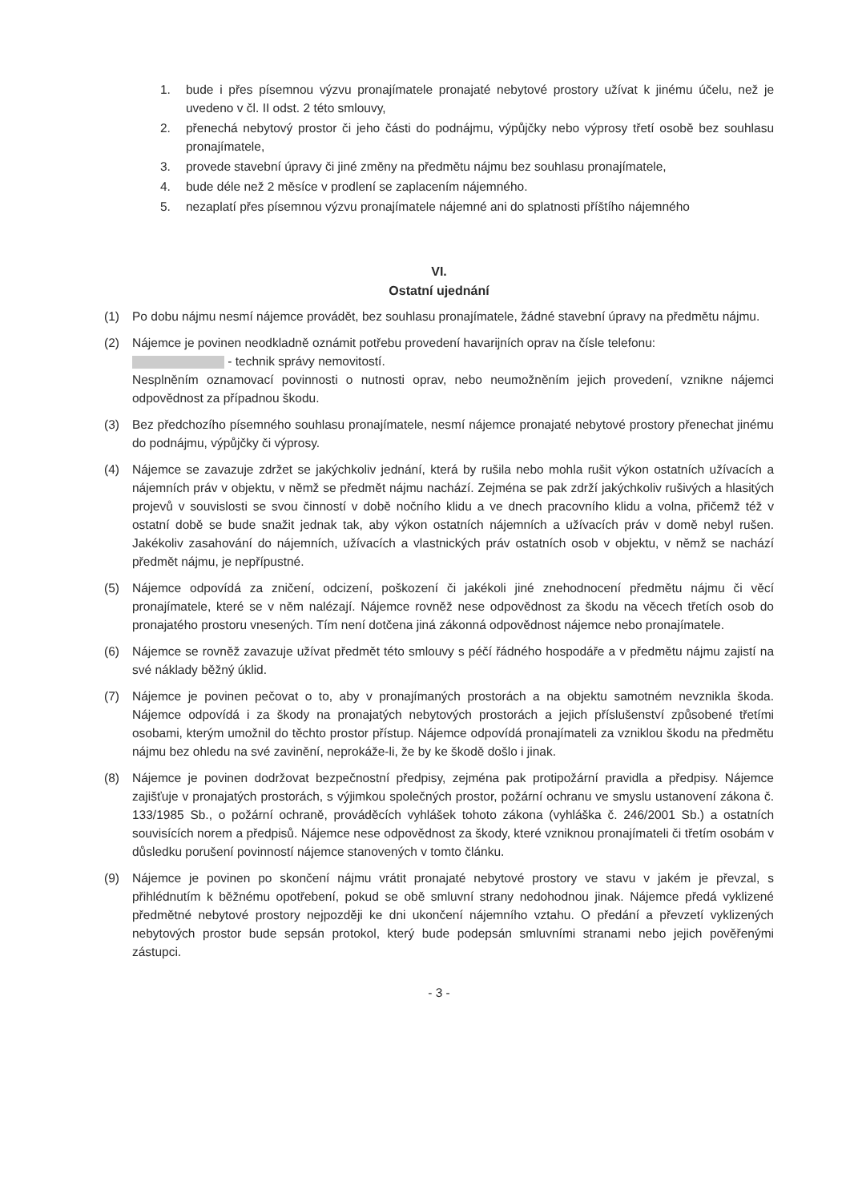1. bude i přes písemnou výzvu pronajímatele pronajaté nebytové prostory užívat k jinému účelu, než je uvedeno v čl. II odst. 2 této smlouvy,
2. přenechá nebytový prostor či jeho části do podnájmu, výpůjčky nebo výprosy třetí osobě bez souhlasu pronajímatele,
3. provede stavební úpravy či jiné změny na předmětu nájmu bez souhlasu pronajímatele,
4. bude déle než 2 měsíce v prodlení se zaplacením nájemného.
5. nezaplatí přes písemnou výzvu pronajímatele nájemné ani do splatnosti příštího nájemného
VI.
Ostatní ujednání
(1) Po dobu nájmu nesmí nájemce provádět, bez souhlasu pronajímatele, žádné stavební úpravy na předmětu nájmu.
(2) Nájemce je povinen neodkladně oznámit potřebu provedení havarijních oprav na čísle telefonu:
- technik správy nemovitostí.
Nesplněním oznamovací povinnosti o nutnosti oprav, nebo neumožněním jejich provedení, vznikne nájemci odpovědnost za případnou škodu.
(3) Bez předchozího písemného souhlasu pronajímatele, nesmí nájemce pronajaté nebytové prostory přenechat jinému do podnájmu, výpůjčky či výprosy.
(4) Nájemce se zavazuje zdržet se jakýchkoliv jednání, která by rušila nebo mohla rušit výkon ostatních užívacích a nájemních práv v objektu, v němž se předmět nájmu nachází. Zejména se pak zdrží jakýchkoliv rušivých a hlasitých projevů v souvislosti se svou činností v době nočního klidu a ve dnech pracovního klidu a volna, přičemž též v ostatní době se bude snažit jednak tak, aby výkon ostatních nájemních a užívacích práv v domě nebyl rušen. Jakékoliv zasahování do nájemních, užívacích a vlastnických práv ostatních osob v objektu, v němž se nachází předmět nájmu, je nepřípustné.
(5) Nájemce odpovídá za zničení, odcizení, poškození či jakékoli jiné znehodnocení předmětu nájmu či věcí pronajímatele, které se v něm nalézají. Nájemce rovněž nese odpovědnost za škodu na věcech třetích osob do pronajatého prostoru vnesených. Tím není dotčena jiná zákonná odpovědnost nájemce nebo pronajímatele.
(6) Nájemce se rovněž zavazuje užívat předmět této smlouvy s péčí řádného hospodáře a v předmětu nájmu zajistí na své náklady běžný úklid.
(7) Nájemce je povinen pečovat o to, aby v pronajímaných prostorách a na objektu samotném nevznikla škoda. Nájemce odpovídá i za škody na pronajatých nebytových prostorách a jejich příslušenství způsobené třetími osobami, kterým umožnil do těchto prostor přístup. Nájemce odpovídá pronajímateli za vzniklou škodu na předmětu nájmu bez ohledu na své zavinění, neprokáže-li, že by ke škodě došlo i jinak.
(8) Nájemce je povinen dodržovat bezpečnostní předpisy, zejména pak protipožární pravidla a předpisy. Nájemce zajišťuje v pronajatých prostorách, s výjimkou společných prostor, požární ochranu ve smyslu ustanovení zákona č. 133/1985 Sb., o požární ochraně, prováděcích vyhlášek tohoto zákona (vyhláška č. 246/2001 Sb.) a ostatních souvisících norem a předpisů. Nájemce nese odpovědnost za škody, které vzniknou pronajímateli či třetím osobám v důsledku porušení povinností nájemce stanovených v tomto článku.
(9) Nájemce je povinen po skončení nájmu vrátit pronajaté nebytové prostory ve stavu v jakém je převzal, s přihlédnutím k běžnému opotřebení, pokud se obě smluvní strany nedohodnou jinak. Nájemce předá vyklizené předmětné nebytové prostory nejpozději ke dni ukončení nájemního vztahu. O předání a převzetí vyklizených nebytových prostor bude sepsán protokol, který bude podepsán smluvními stranami nebo jejich pověřenými zástupci.
- 3 -